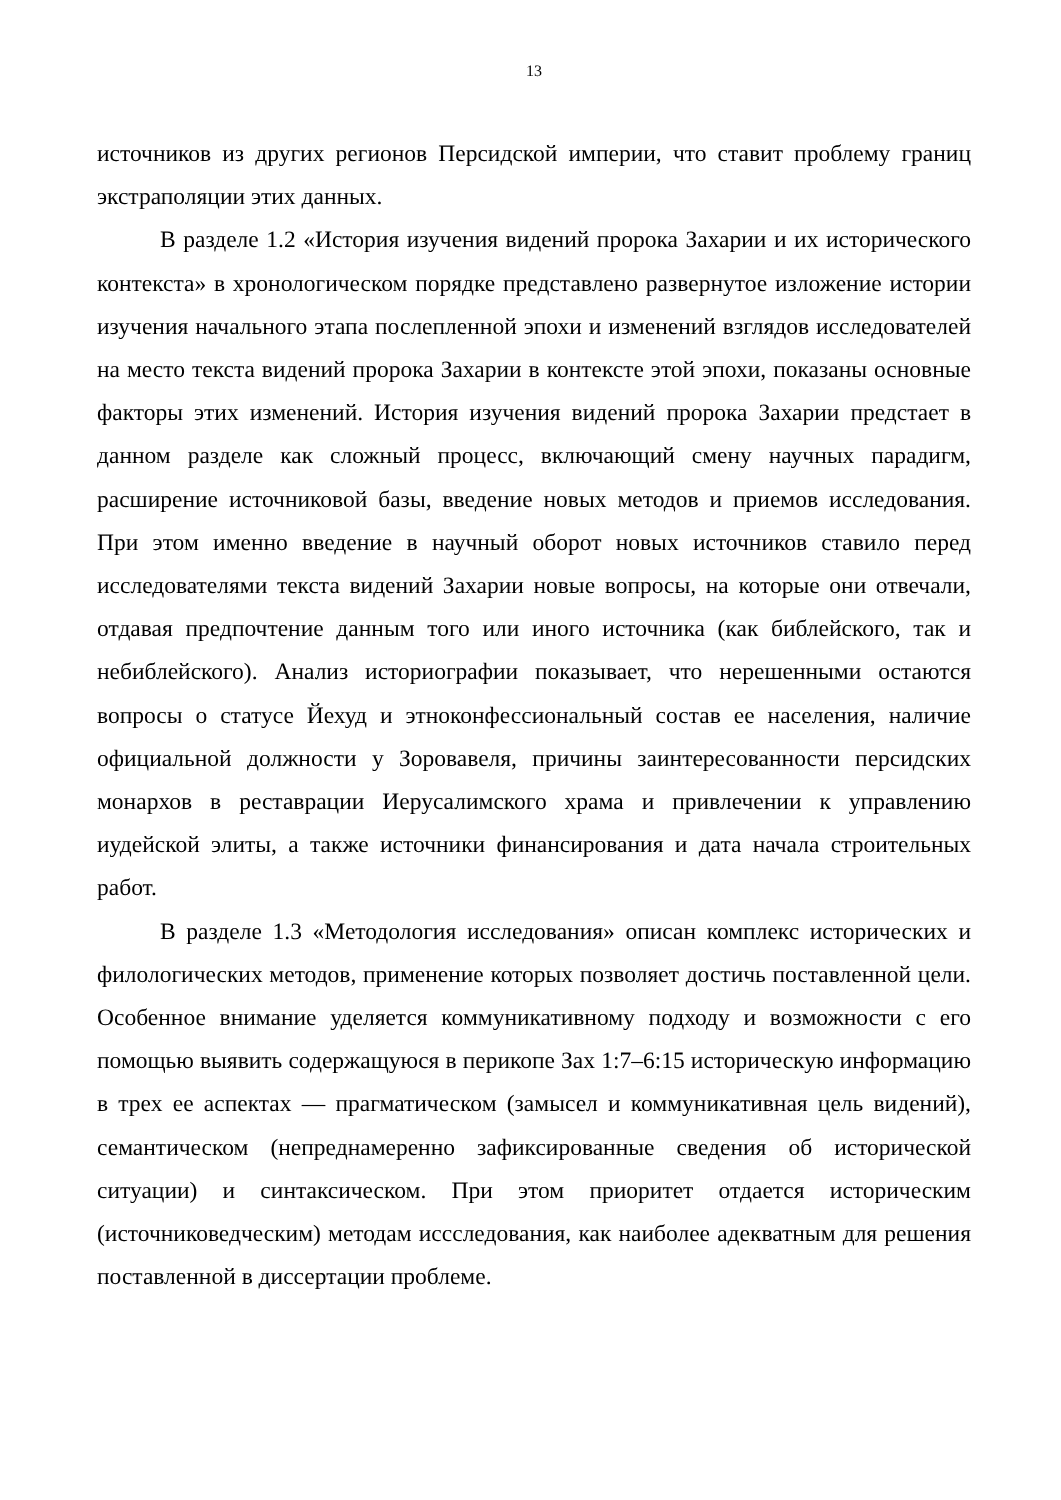13
источников из других регионов Персидской империи, что ставит проблему границ экстраполяции этих данных.
В разделе 1.2 «История изучения видений пророка Захарии и их исторического контекста» в хронологическом порядке представлено развернутое изложение истории изучения начального этапа послепленной эпохи и изменений взглядов исследователей на место текста видений пророка Захарии в контексте этой эпохи, показаны основные факторы этих изменений. История изучения видений пророка Захарии предстает в данном разделе как сложный процесс, включающий смену научных парадигм, расширение источниковой базы, введение новых методов и приемов исследования. При этом именно введение в научный оборот новых источников ставило перед исследователями текста видений Захарии новые вопросы, на которые они отвечали, отдавая предпочтение данным того или иного источника (как библейского, так и небиблейского). Анализ историографии показывает, что нерешенными остаются вопросы о статусе Йехуд и этноконфессиональный состав ее населения, наличие официальной должности у Зоровавеля, причины заинтересованности персидских монархов в реставрации Иерусалимского храма и привлечении к управлению иудейской элиты, а также источники финансирования и дата начала строительных работ.
В разделе 1.3 «Методология исследования» описан комплекс исторических и филологических методов, применение которых позволяет достичь поставленной цели. Особенное внимание уделяется коммуникативному подходу и возможности с его помощью выявить содержащуюся в перикопе Зах 1:7–6:15 историческую информацию в трех ее аспектах — прагматическом (замысел и коммуникативная цель видений), семантическом (непреднамеренно зафиксированные сведения об исторической ситуации) и синтаксическом. При этом приоритет отдается историческим (источниковедческим) методам иссследования, как наиболее адекватным для решения поставленной в диссертации проблеме.